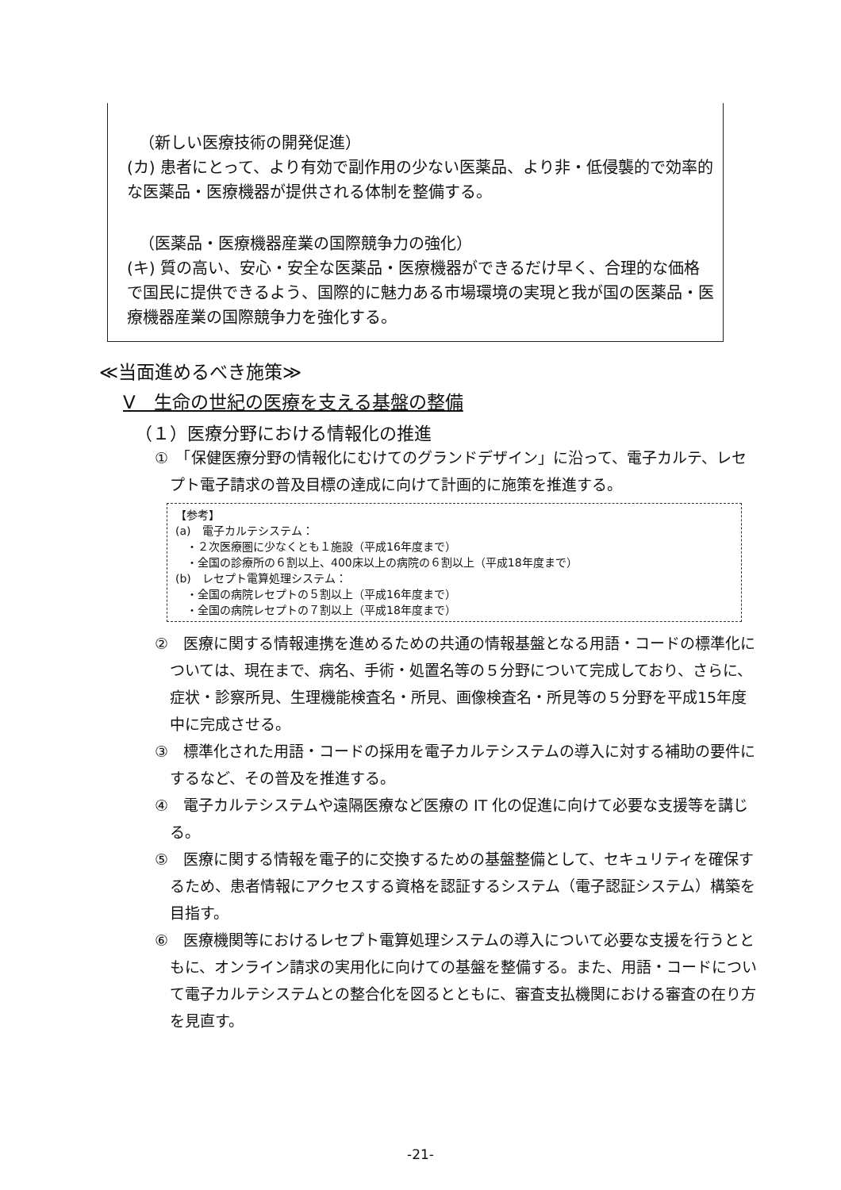（新しい医療技術の開発促進）
(カ) 患者にとって、より有効で副作用の少ない医薬品、より非・低侵襲的で効率的な医薬品・医療機器が提供される体制を整備する。
（医薬品・医療機器産業の国際競争力の強化）
(キ) 質の高い、安心・安全な医薬品・医療機器ができるだけ早く、合理的な価格で国民に提供できるよう、国際的に魅力ある市場環境の実現と我が国の医薬品・医療機器産業の国際競争力を強化する。
≪当面進めるべき施策≫
Ⅴ　生命の世紀の医療を支える基盤の整備
（１）医療分野における情報化の推進
①　「保健医療分野の情報化にむけてのグランドデザイン」に沿って、電子カルテ、レセプト電子請求の普及目標の達成に向けて計画的に施策を推進する。
【参考】
(a)　電子カルテシステム：
　・２次医療圏に少なくとも１施設（平成16年度まで）
　・全国の診療所の６割以上、400床以上の病院の６割以上（平成18年度まで）
(b)　レセプト電算処理システム：
　・全国の病院レセプトの５割以上（平成16年度まで）
　・全国の病院レセプトの７割以上（平成18年度まで）
②　医療に関する情報連携を進めるための共通の情報基盤となる用語・コードの標準化については、現在まで、病名、手術・処置名等の５分野について完成しており、さらに、症状・診察所見、生理機能検査名・所見、画像検査名・所見等の５分野を平成15年度中に完成させる。
③　標準化された用語・コードの採用を電子カルテシステムの導入に対する補助の要件にするなど、その普及を推進する。
④　電子カルテシステムや遠隔医療など医療の IT 化の促進に向けて必要な支援等を講じる。
⑤　医療に関する情報を電子的に交換するための基盤整備として、セキュリティを確保するため、患者情報にアクセスする資格を認証するシステム（電子認証システム）構築を目指す。
⑥　医療機関等におけるレセプト電算処理システムの導入について必要な支援を行うとともに、オンライン請求の実用化に向けての基盤を整備する。また、用語・コードについて電子カルテシステムとの整合化を図るとともに、審査支払機関における審査の在り方を見直す。
-21-